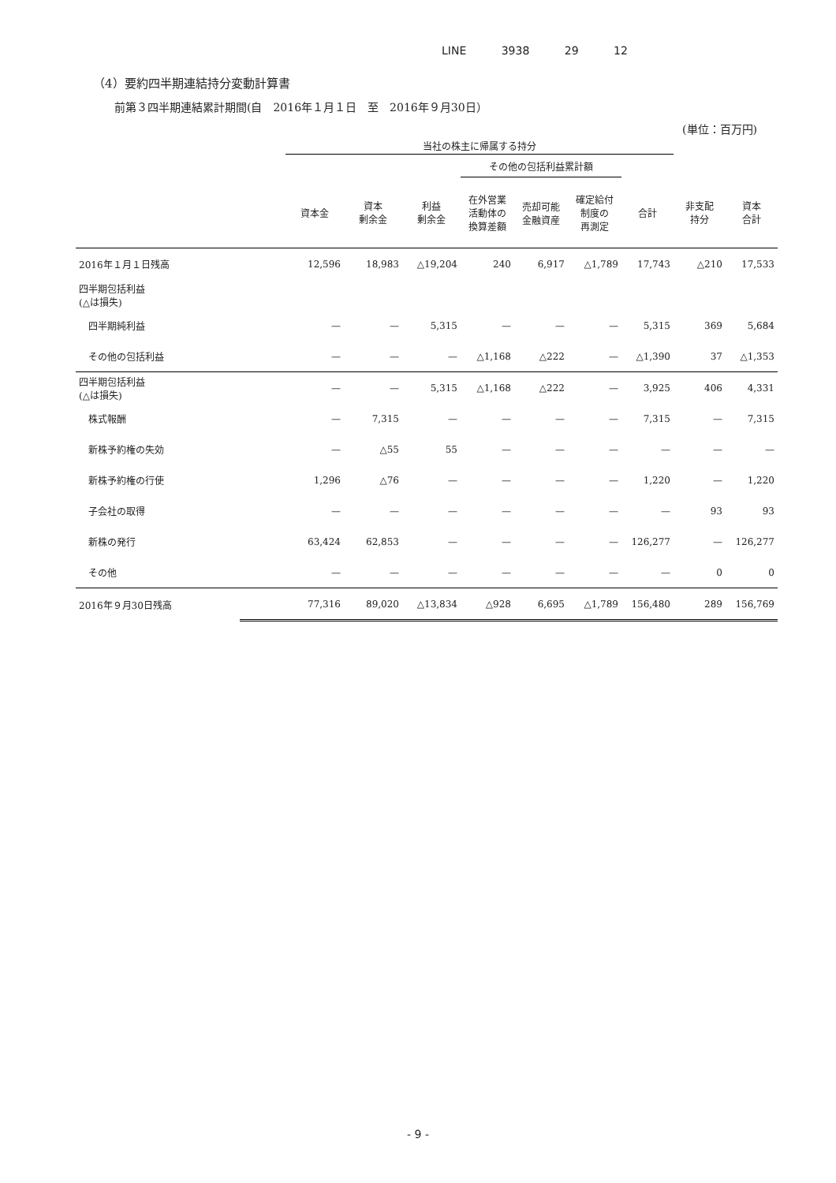LINE 3938 29 12
（4）要約四半期連結持分変動計算書
前第３四半期連結累計期間(自　2016年１月１日　至　2016年９月30日）
(単位：百万円)
| | | 当社の株主に帰属する持分 | | | | | | | | |
| --- | --- | --- | --- | --- | --- | --- | --- | --- | --- | --- |
| | | | | | その他の包括利益累計額 | | | | | |
| | | 資本金 | 資本 剰余金 | 利益 剰余金 | 在外営業 活動体の 換算差額 | 売却可能 金融資産 | 確定給付 制度の 再測定 | 合計 | 非支配 持分 | 資本 合計 |
| 2016年１月１日残高 | | 12,596 | 18,983 | △19,204 | 240 | 6,917 | △1,789 | 17,743 | △210 | 17,533 |
| 四半期包括利益 (△は損失) | | | | | | | | | | |
| 四半期純利益 | | — | — | 5,315 | — | — | — | 5,315 | 369 | 5,684 |
| その他の包括利益 | | — | — | — | △1,168 | △222 | — | △1,390 | 37 | △1,353 |
| 四半期包括利益 (△は損失) | | — | — | 5,315 | △1,168 | △222 | — | 3,925 | 406 | 4,331 |
| 株式報酬 | | — | 7,315 | — | — | — | — | 7,315 | — | 7,315 |
| 新株予約権の失効 | | — | △55 | 55 | — | — | — | — | — | — |
| 新株予約権の行使 | | 1,296 | △76 | — | — | — | — | 1,220 | — | 1,220 |
| 子会社の取得 | | — | — | — | — | — | — | — | 93 | 93 |
| 新株の発行 | | 63,424 | 62,853 | — | — | — | — | 126,277 | — | 126,277 |
| その他 | | — | — | — | — | — | — | — | 0 | 0 |
| 2016年９月30日残高 | | 77,316 | 89,020 | △13,834 | △928 | 6,695 | △1,789 | 156,480 | 289 | 156,769 |
- 9 -